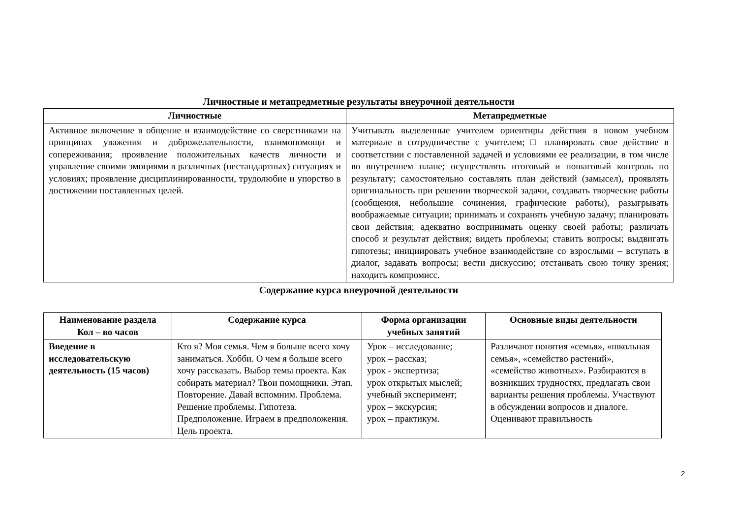Личностные и метапредметные результаты внеурочной деятельности
| Личностные | Метапредметные |
| --- | --- |
| Активное включение в общение и взаимодействие со сверстниками на принципах уважения и доброжелательности, взаимопомощи и сопереживания; проявление положительных качеств личности и управление своими эмоциями в различных (нестандартных) ситуациях и условиях; проявление дисциплинированности, трудолюбие и упорство в достижении поставленных целей. | Учитывать выделенные учителем ориентиры действия в новом учебном материале в сотрудничестве с учителем; □ планировать свое действие в соответствии с поставленной задачей и условиями ее реализации, в том числе во внутреннем плане; осуществлять итоговый и пошаговый контроль по результату; самостоятельно составлять план действий (замысел), проявлять оригинальность при решении творческой задачи, создавать творческие работы (сообщения, небольшие сочинения, графические работы), разыгрывать воображаемые ситуации; принимать и сохранять учебную задачу; планировать свои действия; адекватно воспринимать оценку своей работы; различать способ и результат действия; видеть проблемы; ставить вопросы; выдвигать гипотезы; инициировать учебное взаимодействие со взрослыми – вступать в диалог, задавать вопросы; вести дискуссию; отстаивать свою точку зрения; находить компромисс. |
Содержание курса внеурочной деятельности
| Наименование раздела Кол – во часов | Содержание курса | Форма организации учебных занятий | Основные виды деятельности |
| --- | --- | --- | --- |
| Введение в исследовательскую деятельность (15 часов) | Кто я? Моя семья. Чем я больше всего хочу заниматься. Хобби. О чем я больше всего хочу рассказать. Выбор темы проекта. Как собирать материал? Твои помощники. Этап. Повторение. Давай вспомним. Проблема. Решение проблемы. Гипотеза. Предположение. Играем в предположения. Цель проекта. | Урок – исследование; урок – рассказ; урок - экспертиза; урок открытых мыслей; учебный эксперимент; урок – экскурсия; урок – практикум. | Различают понятия «семья», «школьная семья», «семейство растений», «семейство животных». Разбираются в возникших трудностях, предлагать свои варианты решения проблемы. Участвуют в обсуждении вопросов и диалоге. Оценивают правильность |
2